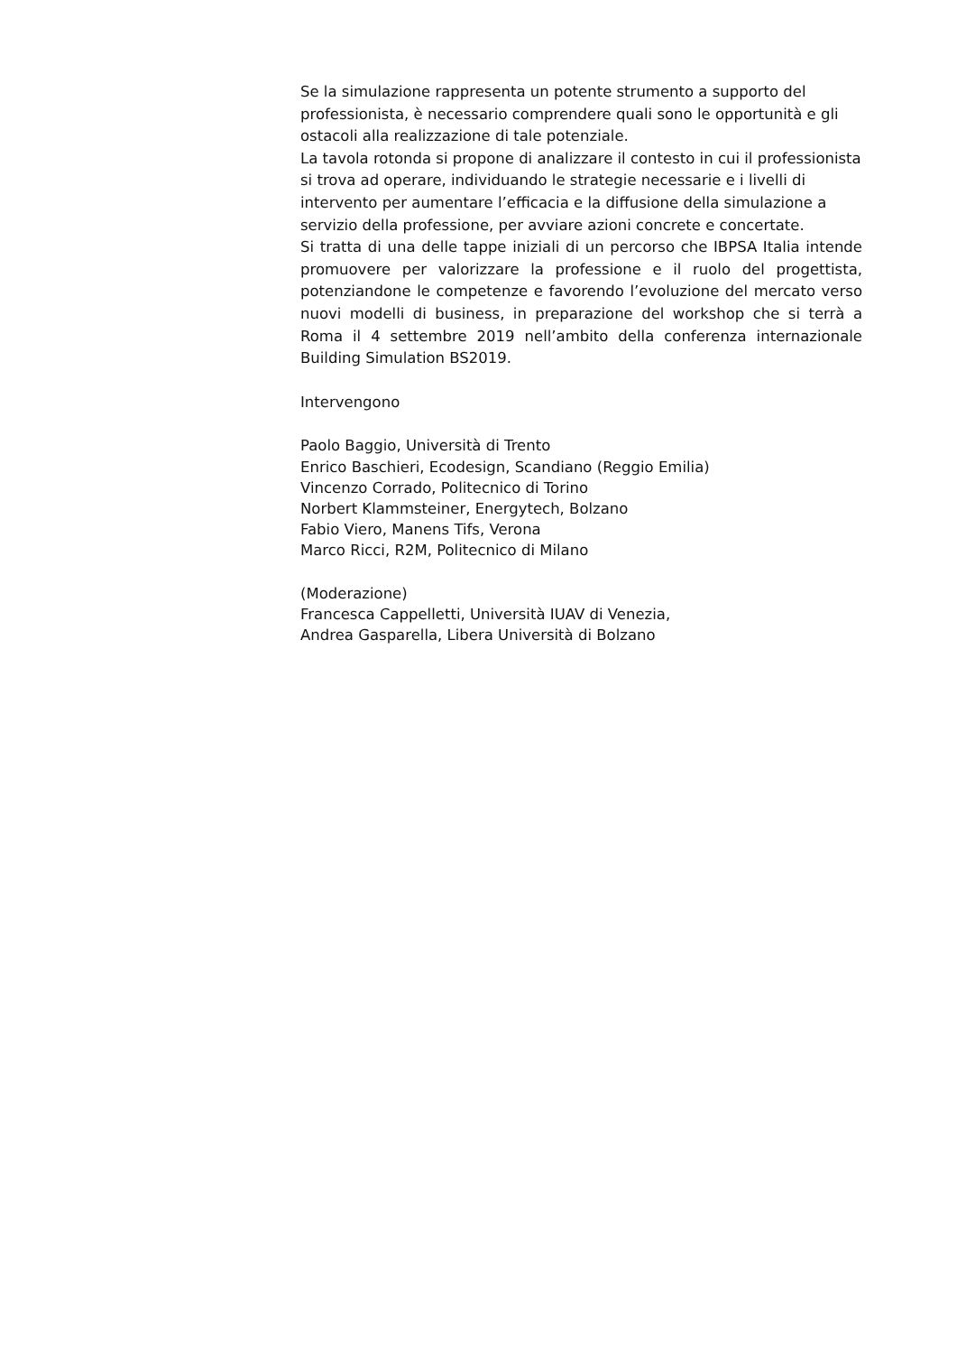Se la simulazione rappresenta un potente strumento a supporto del professionista, è necessario comprendere quali sono le opportunità e gli ostacoli alla realizzazione di tale potenziale.
La tavola rotonda si propone di analizzare il contesto in cui il professionista si trova ad operare, individuando le strategie necessarie e i livelli di intervento per aumentare l’efficacia e la diffusione della simulazione a servizio della professione, per avviare azioni concrete e concertate.
Si tratta di una delle tappe iniziali di un percorso che IBPSA Italia intende promuovere per valorizzare la professione e il ruolo del progettista, potenziandone le competenze e favorendo l’evoluzione del mercato verso nuovi modelli di business, in preparazione del workshop che si terrà a Roma il 4 settembre 2019 nell’ambito della conferenza internazionale Building Simulation BS2019.
Intervengono
Paolo Baggio, Università di Trento
Enrico Baschieri, Ecodesign, Scandiano (Reggio Emilia)
Vincenzo Corrado, Politecnico di Torino
Norbert Klammsteiner, Energytech, Bolzano
Fabio Viero, Manens Tifs, Verona
Marco Ricci, R2M, Politecnico di Milano
(Moderazione)
Francesca Cappelletti, Università IUAV di Venezia,
Andrea Gasparella, Libera Università di Bolzano